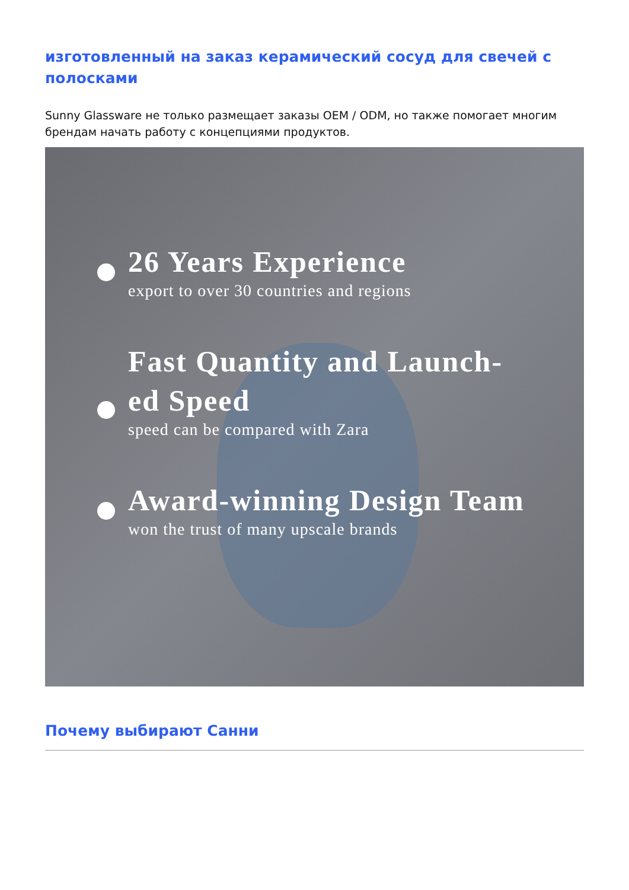изготовленный на заказ керамический сосуд для свечей с полосками
Sunny Glassware не только размещает заказы OEM / ODM, но также помогает многим брендам начать работу с концепциями продуктов.
26 Years Experience
export to over 30 countries and regions
Fast Quantity and Launch-
ed Speed
speed can be compared with Zara
Award-winning Design Team
won the trust of many upscale brands
Почему выбирают Санни